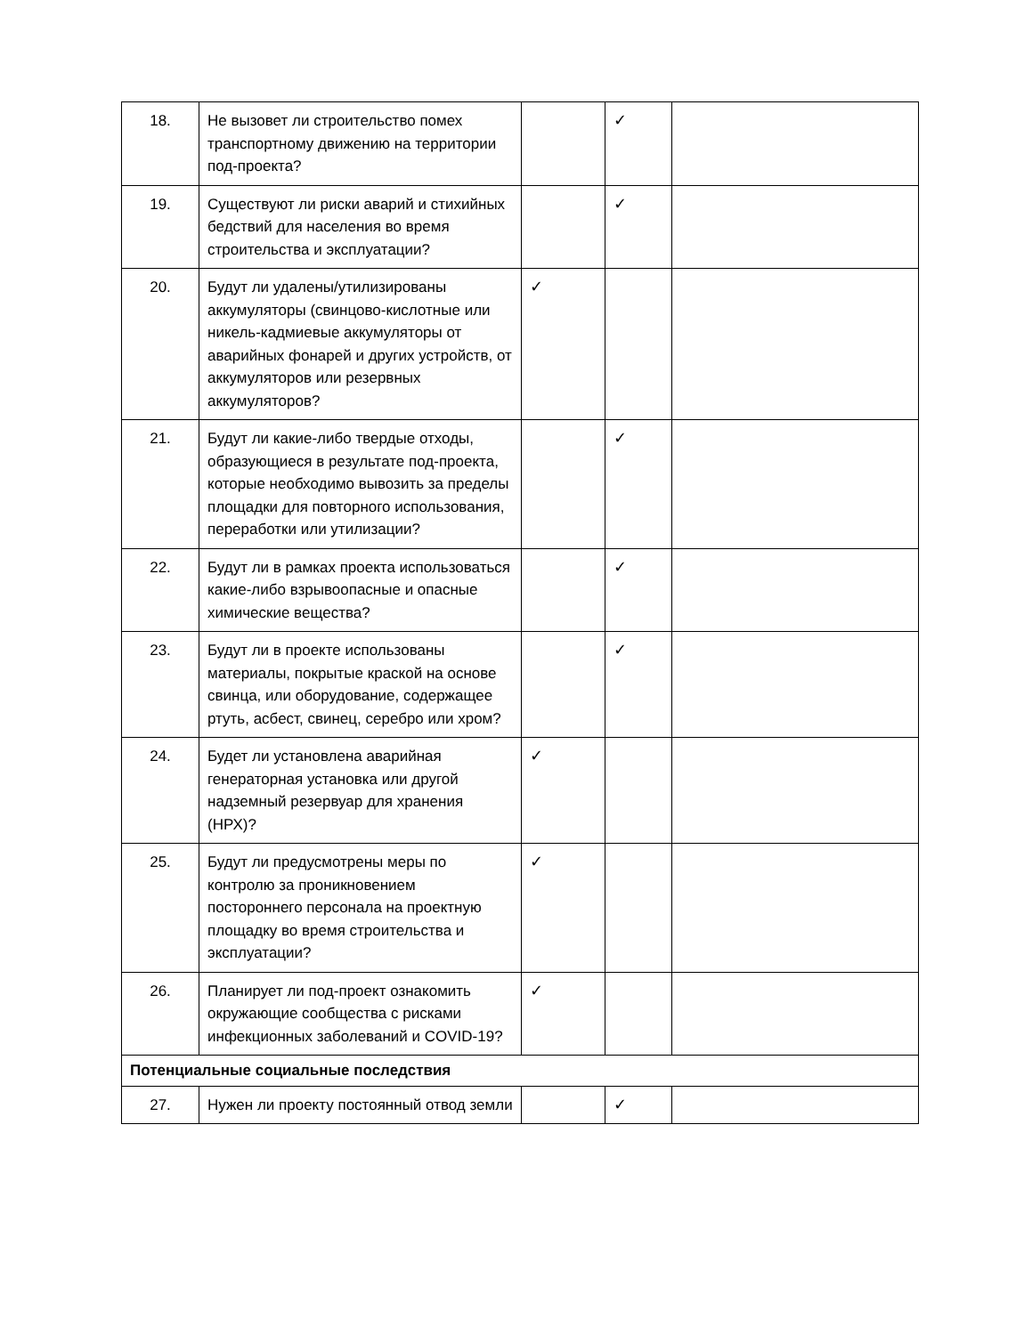| 18. | Не вызовет ли строительство помех транспортному движению на территории под-проекта? | | ✓ | |
| 19. | Существуют ли риски аварий и стихийных бедствий для населения во время строительства и эксплуатации? | | ✓ | |
| 20. | Будут ли удалены/утилизированы аккумуляторы (свинцово-кислотные или никель-кадмиевые аккумуляторы от аварийных фонарей и других устройств, от аккумуляторов или резервных аккумуляторов? | ✓ | | |
| 21. | Будут ли какие-либо твердые отходы, образующиеся в результате под-проекта, которые необходимо вывозить за пределы площадки для повторного использования, переработки или утилизации? | | ✓ | |
| 22. | Будут ли в рамках проекта использоваться какие-либо взрывоопасные и опасные химические вещества? | | ✓ | |
| 23. | Будут ли в проекте использованы материалы, покрытые краской на основе свинца, или оборудование, содержащее ртуть, асбест, свинец, серебро или хром? | | ✓ | |
| 24. | Будет ли установлена аварийная генераторная установка или другой надземный резервуар для хранения (НРХ)? | ✓ | | |
| 25. | Будут ли предусмотрены меры по контролю за проникновением постороннего персонала на проектную площадку во время строительства и эксплуатации? | ✓ | | |
| 26. | Планирует ли под-проект ознакомить окружающие сообщества с рисками инфекционных заболеваний и COVID-19? | ✓ | | |
| Потенциальные социальные последствия | | | | |
| 27. | Нужен ли проекту постоянный отвод земли | | ✓ | |